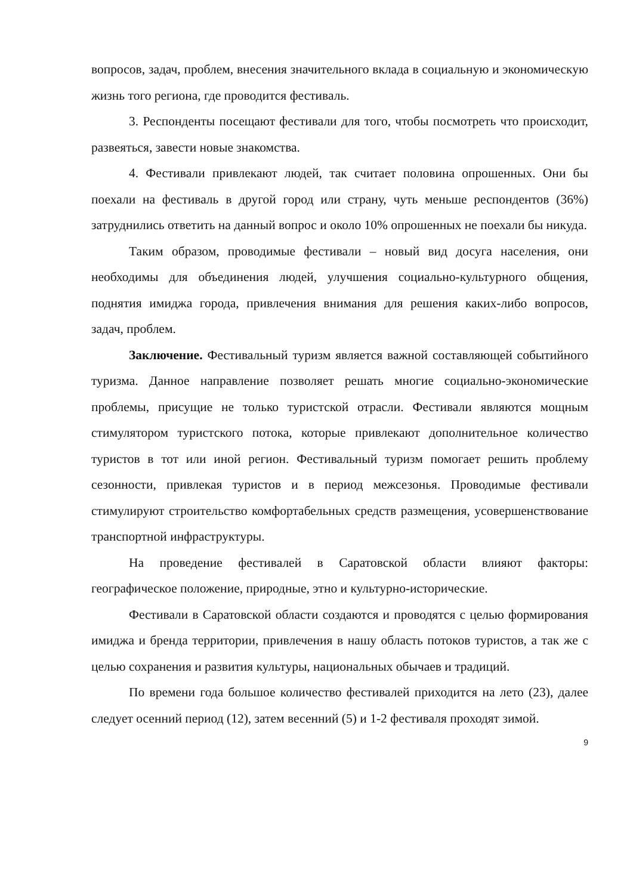вопросов, задач, проблем, внесения значительного вклада в социальную и экономическую жизнь того региона, где проводится фестиваль.
3. Респонденты посещают фестивали для того, чтобы посмотреть что происходит, развеяться, завести новые знакомства.
4. Фестивали привлекают людей, так считает половина опрошенных. Они бы поехали на фестиваль в другой город или страну, чуть меньше респондентов (36%) затруднились ответить на данный вопрос и около 10% опрошенных не поехали бы никуда.
Таким образом, проводимые фестивали – новый вид досуга населения, они необходимы для объединения людей, улучшения социально-культурного общения, поднятия имиджа города, привлечения внимания для решения каких-либо вопросов, задач, проблем.
Заключение. Фестивальный туризм является важной составляющей событийного туризма. Данное направление позволяет решать многие социально-экономические проблемы, присущие не только туристской отрасли. Фестивали являются мощным стимулятором туристского потока, которые привлекают дополнительное количество туристов в тот или иной регион. Фестивальный туризм помогает решить проблему сезонности, привлекая туристов и в период межсезонья. Проводимые фестивали стимулируют строительство комфортабельных средств размещения, усовершенствование транспортной инфраструктуры.
На проведение фестивалей в Саратовской области влияют факторы: географическое положение, природные, этно и культурно-исторические.
Фестивали в Саратовской области создаются и проводятся с целью формирования имиджа и бренда территории, привлечения в нашу область потоков туристов, а так же с целью сохранения и развития культуры, национальных обычаев и традиций.
По времени года большое количество фестивалей приходится на лето (23), далее следует осенний период (12), затем весенний (5) и 1-2 фестиваля проходят зимой.
9